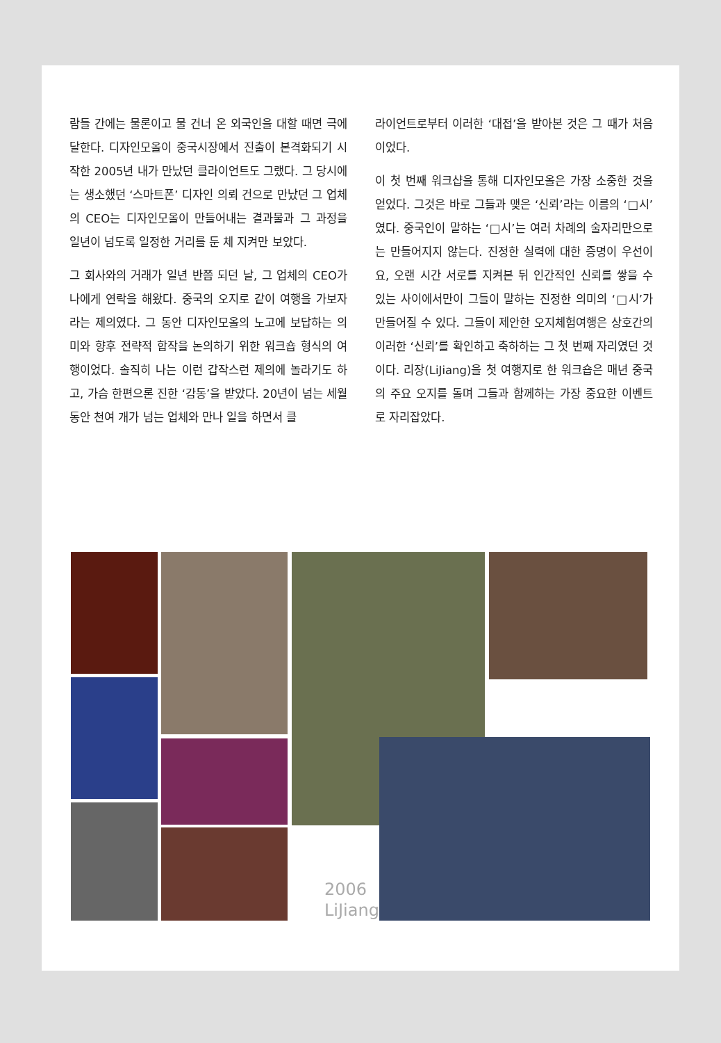람들 간에는 물론이고 물 건너 온 외국인을 대할 때면 극에 달한다. 디자인모올이 중국시장에서 진출이 본격화되기 시작한 2005년 내가 만났던 클라이언트도 그랬다. 그 당시에는 생소했던 ‘스마트폰’ 디자인 의뢰 건으로 만났던 그 업체의 CEO는 디자인모올이 만들어내는 결과물과 그 과정을 일년이 넘도록 일정한 거리를 둔 체 지켜만 보았다.
그 회사와의 거래가 일년 반쯤 되던 날, 그 업체의 CEO가 나에게 연락을 해왔다. 중국의 오지로 같이 여행을 가보자라는 제의였다. 그 동안 디자인모올의 노고에 보답하는 의미와 향후 전략적 합작을 논의하기 위한 워크숍 형식의 여행이었다. 솔직히 나는 이런 갑작스런 제의에 놀라기도 하고, 가슴 한편으론 진한 ‘감동’을 받았다. 20년이 넘는 세월 동안 천여 개가 넘는 업체와 만나 일을 하면서 클
라이언트로부터 이러한 ‘대접’을 받아본 것은 그 때가 처음이었다.
이 첫 번째 워크샵을 통해 디자인모올은 가장 소중한 것을 얻었다. 그것은 바로 그들과 맺은 ‘신뢰’라는 이름의 ‘□시’였다. 중국인이 말하는 ‘□시’는 여러 차례의 술자리만으로는 만들어지지 않는다. 진정한 실력에 대한 증명이 우선이요, 오랜 시간 서로를 지켜본 뒤 인간적인 신뢰를 쌓을 수 있는 사이에서만이 그들이 말하는 진정한 의미의 ‘□시’가 만들어질 수 있다. 그들이 제안한 오지체험여행은 상호간의 이러한 ‘신뢰’를 확인하고 축하하는 그 첫 번째 자리였던 것이다. 리장(LiJiang)을 첫 여행지로 한 워크숍은 매년 중국의 주요 오지를 돌며 그들과 함께하는 가장 중요한 이벤트로 자리잡았다.
2006
LiJiang